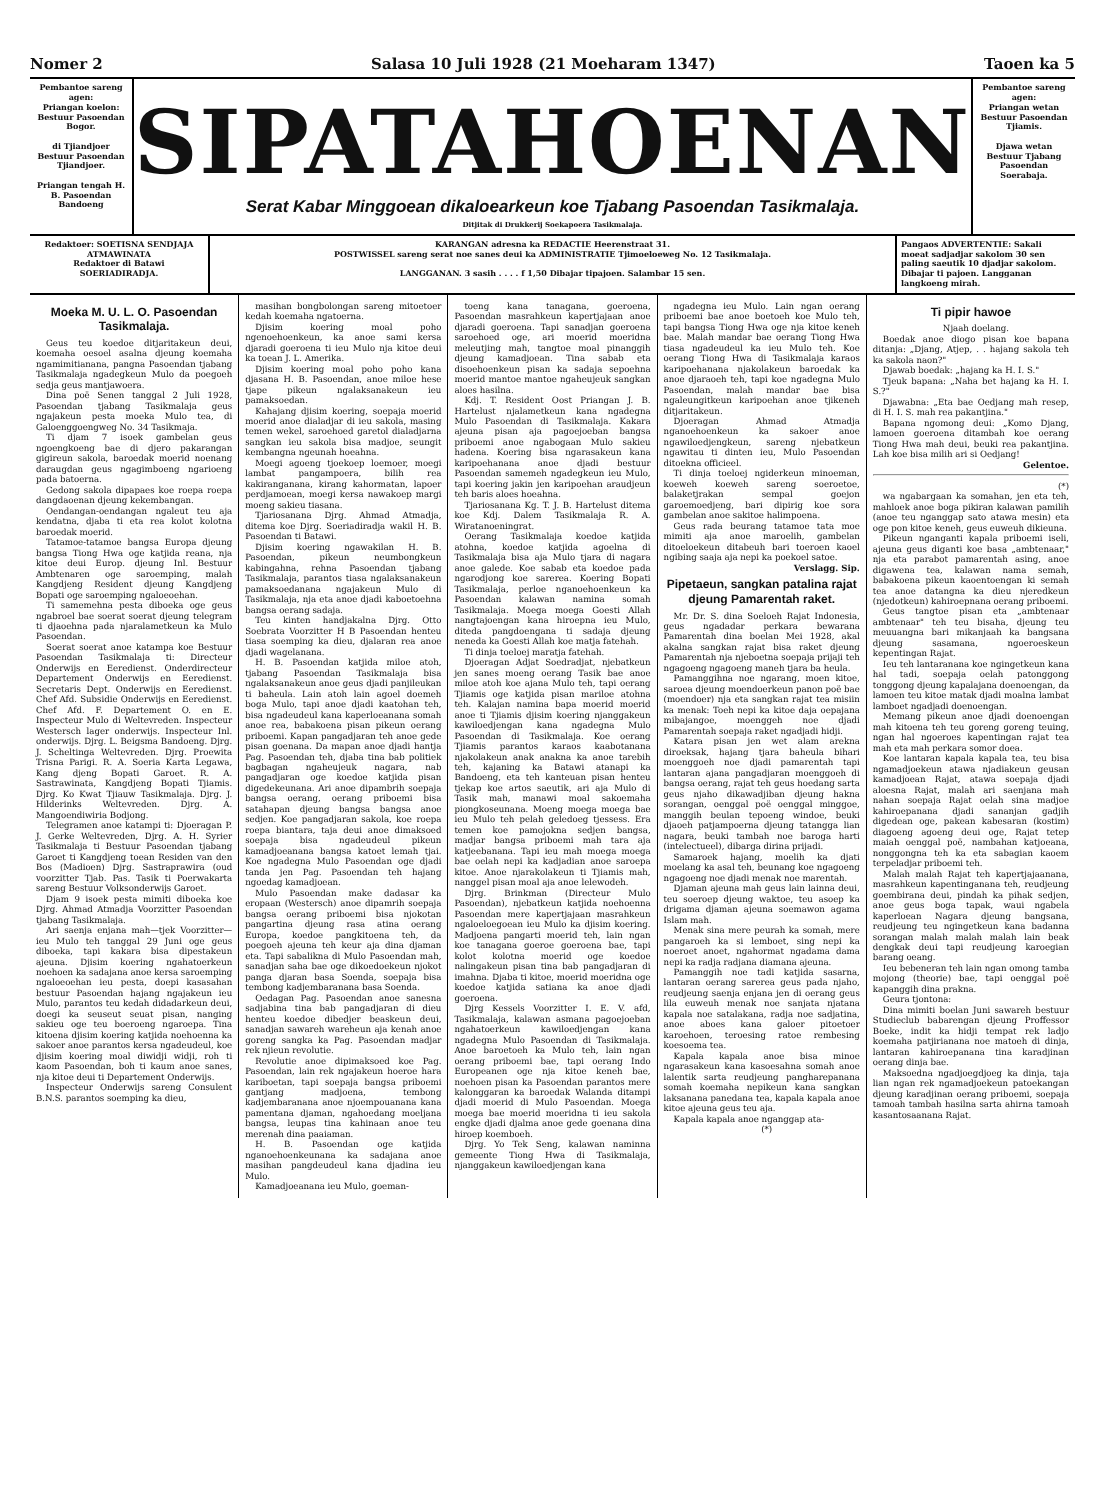Nomer 2 Salasa 10 Juli 1928 (21 Moeharam 1347) Taoen ka 5
Pembantoe sareng agen:
Priangan koelon: Bestuur Pasoendan Bogor.
di Tjiandjoer Bestuur Pasoendan Tjiandjoer.
Priangan tengah H. B. Pasoendan Bandoeng
SIPATAHOENAN
Serat Kabar Minggoean dikaloearkeun koe Tjabang Pasoendan Tasikmalaja.
Ditjitak di Drukkerij Soekapoera Tasikmalaja.
Pembantoe sareng agen:
Priangan wetan Bestuur Pasoendan Tjiamis.
Djawa wetan Bestuur Tjabang Pasoendan Soerabaja.
Redaktoer: SOETISNA SENDJAJA ATMAWINATA
Redaktoer di Batawi SOERIADIRADJA.
KARANGAN adresna ka REDACTIE Heerenstraat 31.
POSTWISSEL sareng serat noe sanes deui ka ADMINISTRATIE Tjimoeloeweg No. 12 Tasikmalaja.
LANGGANAN. 3 sasih . . . . f 1,50 Dibajar tipajoen. Salambar 15 sen.
Pangaos ADVERTENTIE: Sakali moeat sadjadjar sakolom 30 sen paling saeutik 10 djadjar sakolom. Dibajar ti pajoen. Langganan langkoeng mirah.
Moeka M. U. L. O. Pasoendan Tasikmalaja.
Geus teu koedoe ditjaritakeun deui, koemaha oesoel asalna djeung koemaha ngamimitianana, pangna Pasoendan tjabang Tasikmalaja ngadegkeun Mulo da poegoeh sedja geus mantjawoera.
Dina poë Senen tanggal 2 Juli 1928, Pasoendan tjabang Tasikmalaja geus ngajakeun pesta moeka Mulo tea, di Galoenggoengweg No. 34 Tasikmaja.
Ti djam 7 isoek gambelan geus ngoengkoeng bae di djero pakarangan gigireun sakola, baroedak moerid noenang daraugdan geus ngagimboeng ngarioeng pada batoerna.
Gedong sakola dipapaes koe roepa roepa dangdaoenan djeung kekembangan.
Oendangan-oendangan ngaleut teu aja kendatna, djaba ti eta rea kolot kolotna baroedak moerid.
Tatamoe-tatamoe bangsa Europa djeung bangsa Tiong Hwa oge katjida reana, nja kitoe deui Europ. djeung Inl. Bestuur Ambtenaren oge saroemping, malah Kangdjeng Resident djeung Kangdjeng Bopati oge saroemping ngaloeoehan.
Ti samemehna pesta diboeka oge geus ngabroel bae soerat soerat djeung telegram ti djaoehna pada njaralametkeun ka Mulo Pasoendan.
Soerat soerat anoe katampa koe Bestuur Pasoendan Tasikmalaja ti: Directeur Onderwijs en Eeredienst. Onderdirecteur Departement Onderwijs en Eeredienst. Secretaris Dept. Onderwijs en Eeredienst. Chef Afd. Subsidie Onderwijs en Eeredienst. Chef Afd. F. Departement O. en E. Inspecteur Mulo di Weltevreden. Inspecteur Westersch lager onderwijs. Inspecteur Inl. onderwijs. Djrg. L. Beigsma Bandoeng. Djrg. J. Scheltinga Weltevreden. Djrg. Proewita Trisna Parigi. R. A. Soeria Karta Legawa, Kang djeng Bopati Garoet. R. A. Sastrawinata, Kangdjeng Bopati Tjiamis. Djrg. Ko Kwat Tjiauw Tasikmalaja. Djrg. J. Hilderinks Weltevreden. Djrg. A. Mangoendiwiria Bodjong.
Telegramen anoe katampi ti: Djoeragan P. J. Gerke Weltevreden, Djrg. A. H. Syrier Tasikmalaja ti Bestuur Pasoendan tjabang Garoet ti Kangdjeng toean Residen van den Bos (Madioen) Djrg. Sastraprawira (oud voorzitter Tjab. Pas. Tasik ti Poerwakarta sareng Bestuur Volksonderwijs Garoet.
Djam 9 isoek pesta mimiti diboeka koe Djrg. Ahmad Atmadja Voorzitter Pasoendan tjabang Tasikmalaja.
Ari saenja enjana mah—tjek Voorzitter—ieu Mulo teh tanggal 29 Juni oge geus diboeka, tapi kakara bisa dipestakeun ajeuna. Djisim koering ngahatoerkeun noehoen ka sadajana anoe kersa saroemping ngaloeoehan ieu pesta, doepi kasasahan bestuur Pasoendan hajang ngajakeun ieu Mulo, parantos teu kedah didadarkeun deui, doegi ka seuseut seuat pisan, nanging sakieu oge teu boeroeng ngaroepa. Tina kitoena djisim koering katjida noehoenna ka sakoer anoe parantos kersa ngadeudeul, koe djisim koering moal diwidji widji, roh ti kaom Pasoendan, boh ti kaum anoe sanes, nja kitoe deui ti Departement Onderwijs.
Inspecteur Onderwijs sareng Consulent B.N.S. parantos soemping ka dieu,
masihan bongbolongan sareng mitoetoer kedah koemaha ngatoerna.
Djisim koering moal poho ngenoehoenkeun, ka anoe sami kersa djaradi goeroena ti ieu Mulo nja kitoe deui ka toean J. L. Amerika.
Djisim koering moal poho poho kana djasana H. B. Pasoendan, anoe miloe hese tjape pikeun ngalaksanakeun ieu pamaksoedan.
Kahajang djisim koering, soepaja moerid moerid anoe dialadjar di ieu sakola, masing temen wekel, saroehoed garetol dialadjarna sangkan ieu sakola bisa madjoe, seungit kembangna ngeunah hoeahna.
Moegi agoeng tjoekoep loemoer, moegi lambat pangampoera, bilih rea kakiranganana, kirang kahormatan, lapoer perdjamoean, moegi kersa nawakoep margi moeng sakieu tiasana.
Tjariosanana Djrg. Ahmad Atmadja, ditema koe Djrg. Soeriadiradja wakil H. B. Pasoendan ti Batawi.
Djisim koering ngawakilan H. B. Pasoendan, pikeun neumbongkeun kabingahna, rehna Pasoendan tjabang Tasikmalaja, parantos tiasa ngalaksanakeun pamaksoedanana ngajakeun Mulo di Tasikmalaja, nja eta anoe djadi kaboetoehna bangsa oerang sadaja.
Teu kinten handjakalna Djrg. Otto Soebrata Voorzitter H B Pasoendan henteu tiasa soemping ka dieu, djalaran rea anoe djadi wagelanana.
H. B. Pasoendan katjida miloe atoh, tjabang Pasoendan Tasikmalaja bisa ngalaksanakeun anoe geus djadi panjileukan ti baheula. Lain atoh lain agoel doemeh boga Mulo, tapi anoe djadi kaatohan teh, bisa ngadeudeul kana kaperloeanana somah anoe rea, babakoena pisan pikeun oerang priboemi. Kapan pangadjaran teh anoe gede pisan goenana. Da mapan anoe djadi hantja Pag. Pasoendan teh, djaba tina bab politiek bagbagan ngaheujeuk nagara, nab pangadjaran oge koedoe katjida pisan digedekeunana. Ari anoe dipambrih soepaja bangsa oerang, oerang priboemi bisa satahapan djeung bangsa bangsa anoe sedjen. Koe pangadjaran sakola, koe roepa roepa biantara, taja deui anoe dimaksoed soepaja bisa ngadeudeul pikeun kamadjoeanana bangsa katoet lemah tjai. Koe ngadegna Mulo Pasoendan oge djadi tanda jen Pag. Pasoendan teh hajang ngoedag kamadjoean.
Mulo Pasoendan make dadasar ka eropaan (Westersch) anoe dipamrih soepaja bangsa oerang priboemi bisa njokotan pangartina djeung rasa atina oerang Europa, koedoe pangkitoena teh, da poegoeh ajeuna teh keur aja dina djaman eta. Tapi sabalikna di Mulo Pasoendan mah, sanadjan saha bae oge dikoedoekeun njokot panga djaran basa Soenda, soepaja bisa tembong kadjembaranana basa Soenda.
Oedagan Pag. Pasoendan anoe sanesna sadjabina tina bab pangadjaran di dieu henteu koedoe dibedjer beaskeun deui, sanadjan sawareh wareheun aja kenah anoe goreng sangka ka Pag. Pasoendan madjar rek njieun revolutie.
Revolutie anoe dipimaksoed koe Pag. Pasoendan, lain rek ngajakeun hoeroe hara kariboetan, tapi soepaja bangsa priboemi gantjang madjoena, tembong kadjembaranana anoe njoempouanana kana pamentana djaman, ngahoedang moeljana bangsa, leupas tina kahinaan anoe teu merenah dina paaiaman.
H. B. Pasoendan oge katjida nganoehoenkeunana ka sadajana anoe masihan pangdeudeul kana djadina ieu Mulo.
Kamadjoeanana ieu Mulo, goeman-
toeng kana tanagana, goeroena, Pasoendan masrahkeun kapertjajaan anoe djaradi goeroena. Tapi sanadjan goeroena saroehoed oge, ari moerid moeridna meleutjing mah, tangtoe moal pinanggih djeung kamadjoean. Tina sabab eta disoehoenkeun pisan ka sadaja sepoehna moerid mantoe mantoe ngaheujeuk sangkan aloes hasilna.
Kdj. T. Resident Oost Priangan J. B. Hartelust njalametkeun kana ngadegna Mulo Pasoendan di Tasikmalaja. Kakara ajeuna pisan aja pagoejoeban bangsa priboemi anoe ngabogaan Mulo sakieu hadena. Koering bisa ngarasakeun kana karipoehanana anoe djadi bestuur Pasoendan samemeh ngadegkeun ieu Mulo, tapi koering jakin jen karipoehan araudjeun teh baris aloes hoeahna.
Tjariosanana Kg. T. J. B. Hartelust ditema koe Kdj. Dalem Tasikmalaja R. A. Wiratanoeningrat.
Oerang Tasikmalaja koedoe katjida atohna, koedoe katjida agoelna di Tasikmalaja bisa aja Mulo tjara di nagara anoe galede. Koe sabab eta koedoe pada ngarodjong koe sarerea. Koering Bopati Tasikmalaja, perloe nganoehoenkeun ka Pasoendan kalawan namina somah Tasikmalaja. Moega moega Goesti Allah nangtajoengan kana hiroepna ieu Mulo, diteda pangdoengana ti sadaja djeung neneda ka Goesti Allah koe matja fatehah.
Ti dinja toeloej maratja fatehah.
Djoeragan Adjat Soedradjat, njebatkeun jen sanes moeng oerang Tasik bae anoe miloe atoh koe ajana Mulo teh, tapi oerang Tjiamis oge katjida pisan mariloe atohna teh. Kalajan namina bapa moerid moerid anoe ti Tjiamis djisim koering njanggakeun kawiloedjengan kana ngadegna Mulo Pasoendan di Tasikmalaja. Koe oerang Tjiamis parantos karaos kaabotanana njakolakeun anak anakna ka anoe tarebih teh, kajaning ka Batawi atanapi ka Bandoeng, eta teh kanteuan pisan henteu tjekap koe artos saeutik, ari aja Mulo di Tasik mah, manawi moal sakoemaha piongkoseunana. Moeng moega moega bae ieu Mulo teh pelah geledoeg tjessess. Era temen koe pamojokna sedjen bangsa, madjar bangsa priboemi mah tara aja katjeebanana. Tapi ieu mah moega moega bae oelah nepi ka kadjadian anoe saroepa kitoe. Anoe njarakolakeun ti Tjiamis mah, nanggel pisan moal aja anoe lelewodeh.
Djrg. Brinkman (Directeur Mulo Pasoendan), njebatkeun katjida noehoenna Pasoendan mere kapertjajaan masrahkeun ngaloeloegoean ieu Mulo ka djisim koering. Madjoena pangarti moerid teh, lain ngan koe tanagana goeroe goeroena bae, tapi kolot kolotna moerid oge koedoe nalingakeun pisan tina bab pangadjaran di imahna. Djaba ti kitoe, moerid moeridna oge koedoe katjida satiana ka anoe djadi goeroena.
Djrg Kessels Voorzitter I. E. V. afd, Tasikmalaja, kalawan asmana pagoejoeban ngahatoerkeun kawiloedjengan kana ngadegna Mulo Pasoendan di Tasikmalaja. Anoe baroetoeh ka Mulo teh, lain ngan oerang priboemi bae, tapi oerang Indo Europeanen oge nja kitoe keneh bae, noehoen pisan ka Pasoendan parantos mere kalonggaran ka baroedak Walanda ditampi djadi moerid di Mulo Pasoendan. Moega moega bae moerid moeridna ti ieu sakola engke djadi djalma anoe gede goenana dina hiroep koemboeh.
Djrg. Yo Tek Seng, kalawan naminna gemeente Tiong Hwa di Tasikmalaja, njanggakeun kawiloedjengan kana
ngadegna ieu Mulo. Lain ngan oerang priboemi bae anoe boetoeh koe Mulo teh, tapi bangsa Tiong Hwa oge nja kitoe keneh bae. Malah mandar bae oerang Tiong Hwa tiasa ngadeudeul ka ieu Mulo teh. Koe oerang Tiong Hwa di Tasikmalaja karaos karipoehanana njakolakeun baroedak ka anoe djaraoeh teh, tapi koe ngadegna Mulo Pasoendan, malah mandar bae bisa ngaleungitkeun karipoehan anoe tjikeneh ditjaritakeun.
Djoeragan Ahmad Atmadja nganoehoenkeun ka sakoer anoe ngawiloedjengkeun, sareng njebatkeun ngawitau ti dinten ieu, Mulo Pasoendan ditoekna officieel.
Ti dinja toeloej ngiderkeun minoeman, koeweh koeweh sareng soeroetoe, balaketjrakan sempal goejon garoemoedjeng, bari dipirig koe sora gambelan anoe sakitoe halimpoena.
Geus rada beurang tatamoe tata moe mimiti aja anoe maroelih, gambelan ditoeloekeun ditabeuh bari toeroen kaoel ngibing saaja aja nepi ka poekoel satoe.
Verslagg. Sip.
Pipetaeun, sangkan patalina rajat djeung Pamarentah raket.
Mr. Dr. S. dina Soeloeh Rajat Indonesia, geus ngadadar perkara bewarana Pamarentah dina boelan Mei 1928, akal akalna sangkan rajat bisa raket djeung Pamarentah nja njeboetna soepaja prijaji teh ngagoeng ngagoeng maneh tjara ba heula.
Pamanggihna noe ngarang, moen kitoe, saroea djeung moendoerkeun panon poë bae (moendoer) nja eta sangkan rajat tea misiin ka menak: Toeh nepi ka kitoe daja oepajana mibajangoe, moenggeh noe djadi Pamarentah soepaja raket ngadjadi hidji.
Katara pisan jen wet alam areknа diroeksak, hajang tjara baheula bihari moenggoeh noe djadi pamarentah tapi lantaran ajana pangadjaran moenggoeh di bangsa oerang, rajat teh geus hoedang sarta geus njaho dikawadjiban djeung hakna sorangan, oenggal poë oenggal minggoe, manggih beulan tepoeng windoe, beuki djaoeh patjampoerna djeung tatangga lian nagara, beuki tambah noe barogа harti (intelectueel), dibarga dirina prijadi.
Samaroek hajang, moelih ka djati moelang ka asal teh, beunang koe ngagoeng ngagoeng noe djadi menak noe marentah.
Djaman ajeuna mah geus lain lainna deui, teu soeroep djeung waktoe, teu asoep ka drigama djaman ajeuna soemawon agama Islam mah.
Menak sina mere peurah ka somah, mere pangaroeh ka si lemboet, sing nepi ka noeroet anoet, ngahormat ngadama dama nepi ka radja radjana diamana ajeuna.
Pamanggih noe tadi katjida sasarna, lantaran oerang sarerea geus pada njaho, reudjeung saenja enjana jen di oerang geus lila euweuh menak noe sanjata njatana kapala noe satalakana, radja noe sadjatina, anoe aboes kana galoer pitoetoer karoehoen, teroesing ratoe rembesing koesoema tea.
Kapala kapala anoe bisa minoe ngarasakeun kana kasoesahna somah anoe lalentik sarta reudjeung pangharepanana somah koemaha nepikeun kana sangkan laksanana panedana tea, kapala kapala anoe kitoe ajeuna geus teu aja.
Kapala kapala anoe nganggap ata-
(*)
Ti pipir hawoe
Njaah doelang.
Boedak anoe diogo pisan koe bapana ditanja: „Djang, Atjep, . . hajang sakola teh ka sakola naon?"
Djawab boedak: „hajang ka H. I. S."
Tjeuk bapana: „Naha bet hajang ka H. I. S.?"
Djawabna: „Eta bae Oedjang mah resep, di H. I. S. mah rea pakantjina."
Bapana ngomong deui: „Komo Djang, lamoen goeroena ditambah koe oerang Tiong Hwa mah deui, beuki rea pakantjina. Lah koe bisa milih ari si Oedjang!
Gelentoe.
(*)
wa ngabargaan ka somahan, jen eta teh, mahloek anoe boga pikiran kalawan pamilih (anoe teu nganggap sato atawa mesin) eta oge pon kitoe keneh, geus euweuh dikieuna.
Pikeun nganganti kapala priboemi iseli, ajeuna geus diganti koe basa „ambtenaar," nja eta parabot pamarentah asing, anoe digawena tea, kalawan nama semah, babakoena pikeun kaoentoengan ki semah tea anoe datangna ka dieu njeredkeun (njedotkeun) kahiroepnana oerang priboemi.
Geus tangtoe pisan eta „ambtenaar ambtenaar" teh teu bisaha, djeung teu meuuangna bari mikanjaah ka bangsana djeung sasamana, ngoeroeskeun kepentingan Rajat.
Ieu teh lantaranana koe ngingetkeun kana hal tadi, soepaja oelah patonggong tonggong djeung kapalajana doenoengan, da lamoen teu kitoe matak djadi moalna lambat lamboet ngadjadi doenoengan.
Memang pikeun anoe djadi doenoengan mah kitoena teh teu goreng goreng teuing, ngan hal ngoeroes kapentingan rajat tea mah eta mah perkara somor doea.
Koe lantaran kapala kapala tea, teu bisa ngamadjoekeun atawa njadiakeun geusan kamadjoean Rajat, atawa soepaja djadi aloesna Rajat, malah ari saenjana mah nahan soepaja Rajat oelah sina madjoe kahiroepanana djadi sananjan gadjih digedean oge, pakean kabesaran (kostim) diagoeng agoeng deui oge, Rajat tetep maiah oenggal poë, nambahan katjoeana, nonggongna teh ka eta sabagian kaoem terpeladjar priboemi teh.
Malah malah Rajat teh kapertjajaanana, masrahkeun kapentinganana teh, reudjeung goembirana deui, pindah ka pihak sedjen, anoe geus boga tapak, waui ngabela kaperloean Nagara djeung bangsana, reudjeung teu ngingetkeun kana badanna sorangan malah malah malah lain beak dengkak deui tapi reudjeung karoegian barang oeang.
Ieu bebeneran teh lain ngan omong tamba mojong (theorie) bae, tapi oenggal poë kapanggih dina prakna.
Geura tjontona:
Dina mimiti boelan Juni sawareh bestuur Studieclub babarengan djeung Proffessor Boeke, indit ka hidji tempat rek ladjo koemaha patjirianana noe matoeh di dinja, lantaran kahiroepanana tina karadjinan oerang dinja bae.
Maksoedna ngadjoegdjoeg ka dinja, taja lian ngan rek ngamadjoekeun patoekangan djeung karadjinan oerang priboemi, soepaja tamoah tambah hasilna sarta ahirna tamoah kasantosaanana Rajat.